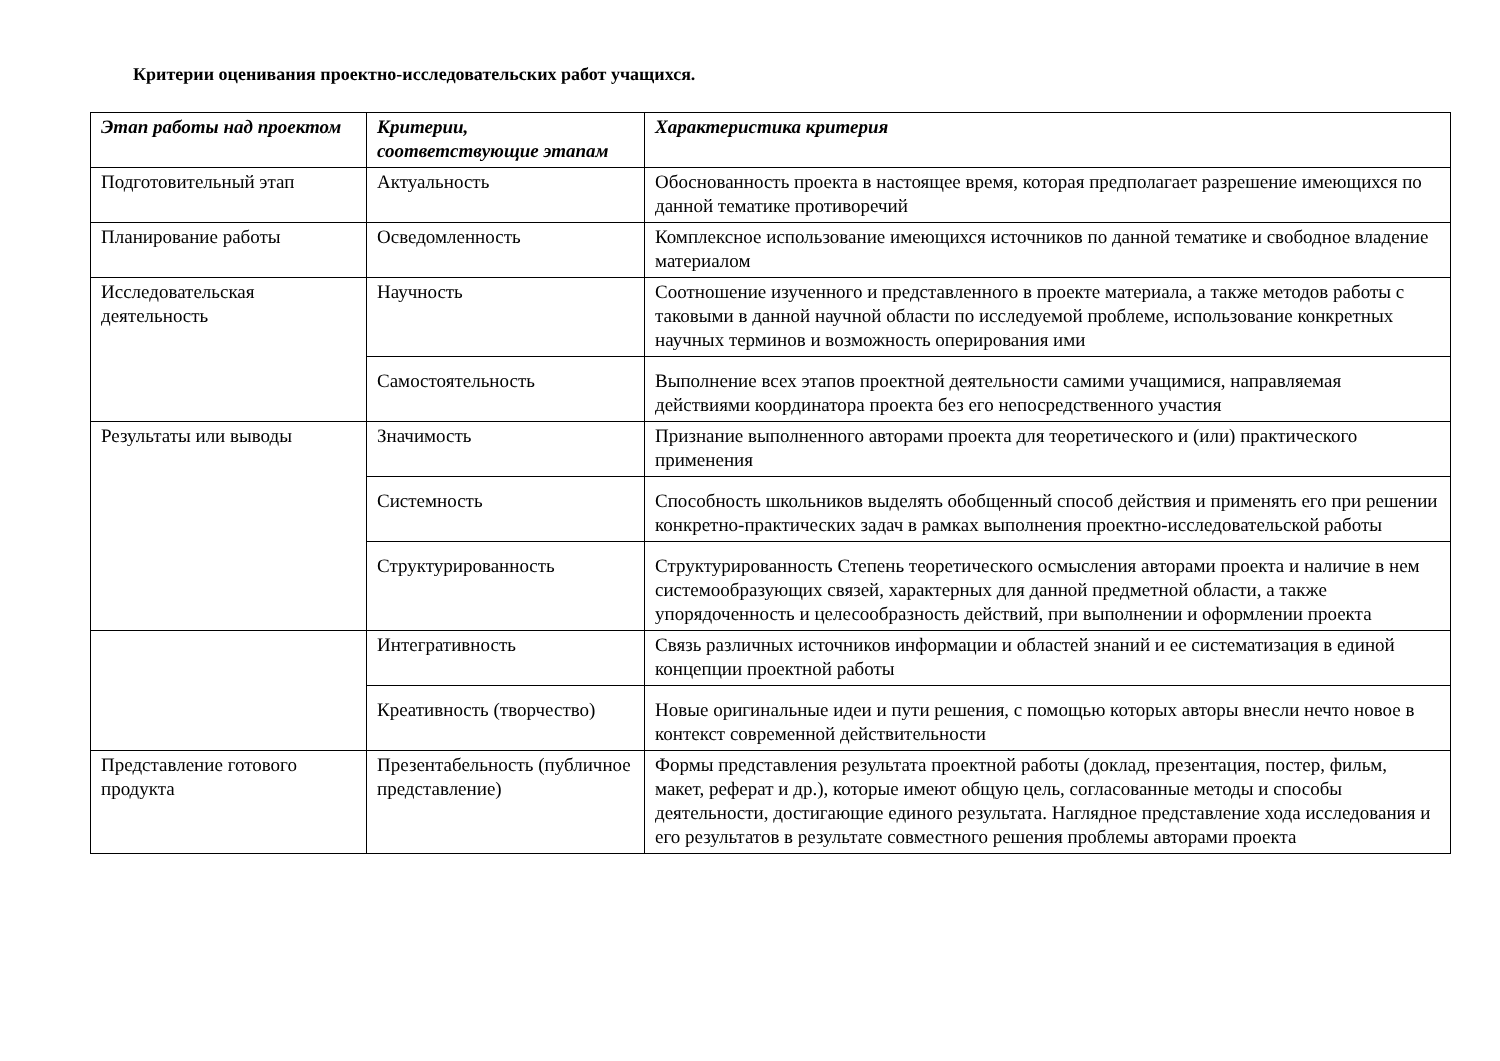Критерии оценивания проектно-исследовательских работ учащихся.
| Этап работы над проектом | Критерии, соответствующие этапам | Характеристика критерия |
| --- | --- | --- |
| Подготовительный этап | Актуальность | Обоснованность проекта в настоящее время, которая предполагает разрешение имеющихся по данной тематике противоречий |
| Планирование работы | Осведомленность | Комплексное использование имеющихся источников по данной тематике и свободное владение материалом |
| Исследовательская деятельность | Научность | Соотношение изученного и представленного в проекте материала, а также методов работы с таковыми в данной научной области по исследуемой проблеме, использование конкретных научных терминов и возможность оперирования ими |
| | Самостоятельность | Выполнение всех этапов проектной деятельности самими учащимися, направляемая действиями координатора проекта без его непосредственного участия |
| Результаты или выводы | Значимость | Признание выполненного авторами проекта для теоретического и (или) практического применения |
| | Системность | Способность школьников выделять обобщенный способ действия и применять его при решении конкретно-практических задач в рамках выполнения проектно-исследовательской работы |
| | Структурированность | Структурированность Степень теоретического осмысления авторами проекта и наличие в нем системообразующих связей, характерных для данной предметной области, а также упорядоченность и целесообразность действий, при выполнении и оформлении проекта |
| | Интегративность | Связь различных источников информации и областей знаний и ее систематизация в единой концепции проектной работы |
| | Креативность (творчество) | Новые оригинальные идеи и пути решения, с помощью которых авторы внесли нечто новое в контекст современной действительности |
| Представление готового продукта | Презентабельность (публичное представление) | Формы представления результата проектной работы (доклад, презентация, постер, фильм, макет, реферат и др.), которые имеют общую цель, согласованные методы и способы деятельности, достигающие единого результата. Наглядное представление хода исследования и его результатов в результате совместного решения проблемы авторами проекта |